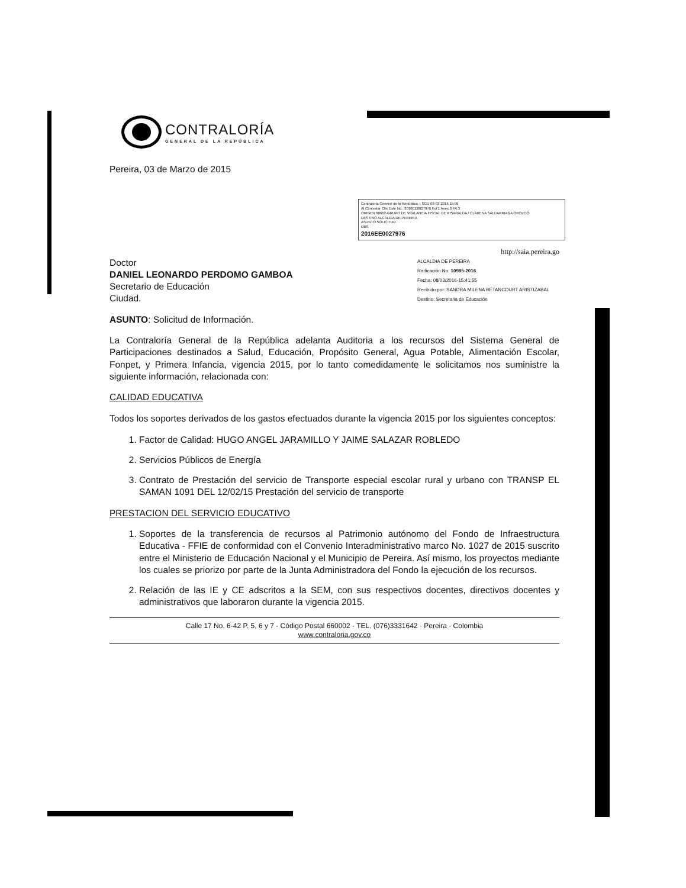CONTRALORÍA
GENERAL DE LA REPÚBLICA
Pereira, 03 de Marzo de 2015
Contraloría General de la República :: SGD 08-03-2016 15:06
Al Contestar Cite Este No.: 2016EE0027976 Fol:1 Anex:0 FA:3
ORIGEN 80662-GRUPO DE VIGILANCIA FISCAL DE RISARALDA / CLARENA SALDARRIAGA OROZCO
DESTINO ALCALDIA DE PEREIRA
ASUNTO SOLICITUD
OBS
2016EE0027976
http://saia.pereira.go
Doctor
DANIEL LEONARDO PERDOMO GAMBOA
Secretario de Educación
Ciudad.
ALCALDIA DE PEREIRA
Radicación No: 10985-2016
Fecha: 08/03/2016-15:41:55
Recibido por: SANDRA MILENA BETANCOURT ARISTIZABAL
Destino: Secretaria de Educación
ASUNTO: Solicitud de Información.
La Contraloría General de la República adelanta Auditoria a los recursos del Sistema General de Participaciones destinados a Salud, Educación, Propósito General, Agua Potable, Alimentación Escolar, Fonpet, y Primera Infancia, vigencia 2015, por lo tanto comedidamente le solicitamos nos suministre la siguiente información, relacionada con:
CALIDAD EDUCATIVA
Todos los soportes derivados de los gastos efectuados durante la vigencia 2015 por los siguientes conceptos:
1. Factor de Calidad: HUGO ANGEL JARAMILLO Y JAIME SALAZAR ROBLEDO
2. Servicios Públicos de Energía
3. Contrato de Prestación del servicio de Transporte especial escolar rural y urbano con TRANSP EL SAMAN 1091 DEL 12/02/15 Prestación del servicio de transporte
PRESTACION DEL SERVICIO EDUCATIVO
1. Soportes de la transferencia de recursos al Patrimonio autónomo del Fondo de Infraestructura Educativa - FFIE de conformidad con el Convenio Interadministrativo marco No. 1027 de 2015 suscrito entre el Ministerio de Educación Nacional y el Municipio de Pereira. Así mismo, los proyectos mediante los cuales se priorizo por parte de la Junta Administradora del Fondo la ejecución de los recursos.
2. Relación de las IE y CE adscritos a la SEM, con sus respectivos docentes, directivos docentes y administrativos que laboraron durante la vigencia 2015.
Calle 17 No. 6-42 P. 5, 6 y 7 · Código Postal 660002 · TEL. (076)3331642 · Pereira · Colombia
www.contraloria.gov.co